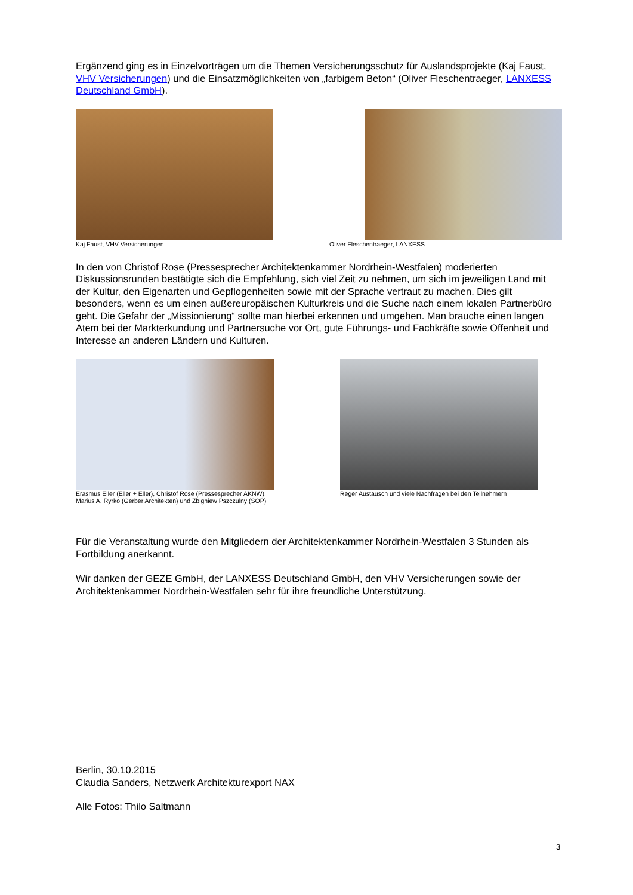Ergänzend ging es in Einzelvorträgen um die Themen Versicherungsschutz für Auslandsprojekte (Kaj Faust, VHV Versicherungen) und die Einsatzmöglichkeiten von „farbigem Beton“ (Oliver Fleschentraeger, LANXESS Deutschland GmbH).
Kaj Faust, VHV Versicherungen Oliver Fleschentraeger, LANXESS
In den von Christof Rose (Pressesprecher Architektenkammer Nordrhein-Westfalen) moderierten Diskussionsrunden bestätigte sich die Empfehlung, sich viel Zeit zu nehmen, um sich im jeweiligen Land mit der Kultur, den Eigenarten und Gepflogenheiten sowie mit der Sprache vertraut zu machen. Dies gilt besonders, wenn es um einen außereuropäischen Kulturkreis und die Suche nach einem lokalen Partnerbüro geht. Die Gefahr der „Missionierung“ sollte man hierbei erkennen und umgehen. Man brauche einen langen Atem bei der Markterkundung und Partnersuche vor Ort, gute Führungs- und Fachkräfte sowie Offenheit und Interesse an anderen Ländern und Kulturen.
Erasmus Eller (Eller + Eller), Christof Rose (Pressesprecher AKNW), Marius A. Ryrko (Gerber Architekten) und Zbigniew Pszczulny (SOP)
Reger Austausch und viele Nachfragen bei den Teilnehmern
Für die Veranstaltung wurde den Mitgliedern der Architektenkammer Nordrhein-Westfalen 3 Stunden als Fortbildung anerkannt.
Wir danken der GEZE GmbH, der LANXESS Deutschland GmbH, den VHV Versicherungen sowie der Architektenkammer Nordrhein-Westfalen sehr für ihre freundliche Unterstützung.
Berlin, 30.10.2015
Claudia Sanders, Netzwerk Architekturexport NAX
Alle Fotos: Thilo Saltmann
3